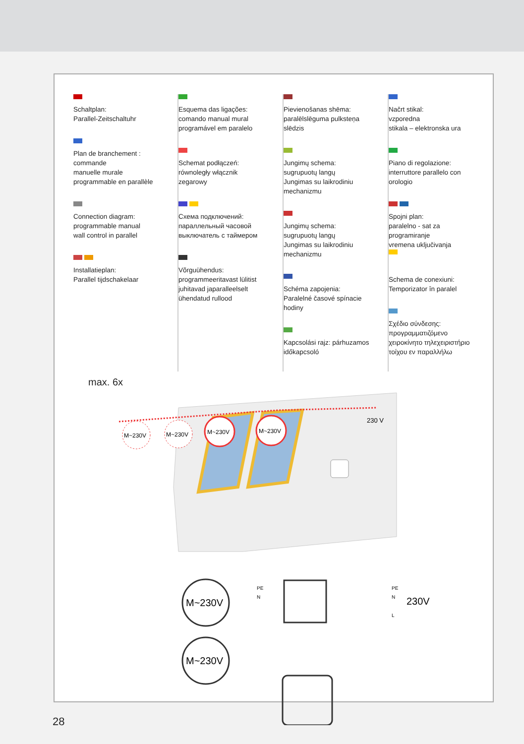Schaltplan:
Parallel-Zeitschaltuhr
Plan de branchement :
commande
manuelle murale
programmable en parallèle
Connection diagram:
programmable manual
wall control in parallel
Installatieplan:
Parallel tijdschakelaar
Esquema das ligações:
comando manual mural
programável em paralelo
Schemat podłączeń:
równoległy włącznik
zegarowy
Схема подключений:
параллельный часовой
выключатель с таймером
Võrguühendus:
programmeeritavast lülitist
juhitavad japaralleelselt
ühendatud rullood
Pievienošanas shēma:
paralēlslēguma pulksteņa
slēdzis
Jungimų schema:
sugrupuotų langų
Jungimas su laikrodiniu
mechanizmu
Jungimų schema:
sugrupuotų langų
Jungimas su laikrodiniu
mechanizmu
Schéma zapojenia:
Paralelné časové spínacie
hodiny
Kapcsolási rajz: párhuzamos
időkapcsoló
Načrt stikal:
vzporedna
stikala – elektronska ura
Piano di regolazione:
interruttore parallelo con
orologio
Spojni plan:
paralelno - sat za
programiranje
vremena uključivanja
Schema de conexiuni:
Temporizator în paralel
Σχέδιο σύνδεσης:
προγραμματιζόμενο
χειροκίνητο τηλεχειριστήριο
τοίχου εν παραλλήλω
max. 6x
230 V
M~230V
M~230V
M~230V
M~230V
M~230V
M~230V
PE
N
PE
N
L
230V
28